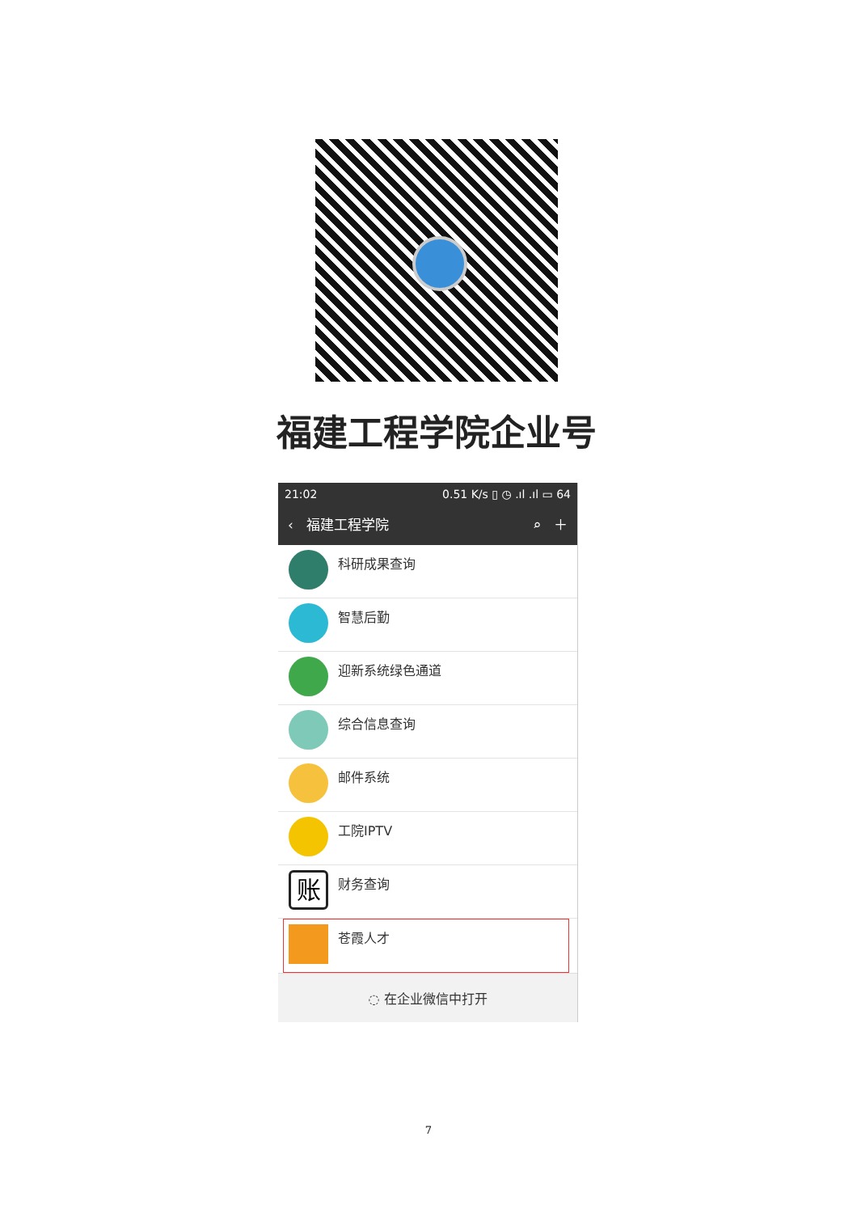福建工程学院企业号
21:02 0.51 K/s ▯ ◷ .ıl .ıl ▭ 64
‹ 福建工程学院 ⌕ ＋
科研成果查询
智慧后勤
迎新系统绿色通道
综合信息查询
邮件系统
工院IPTV
账
财务查询
苍霞人才
◌ 在企业微信中打开
7